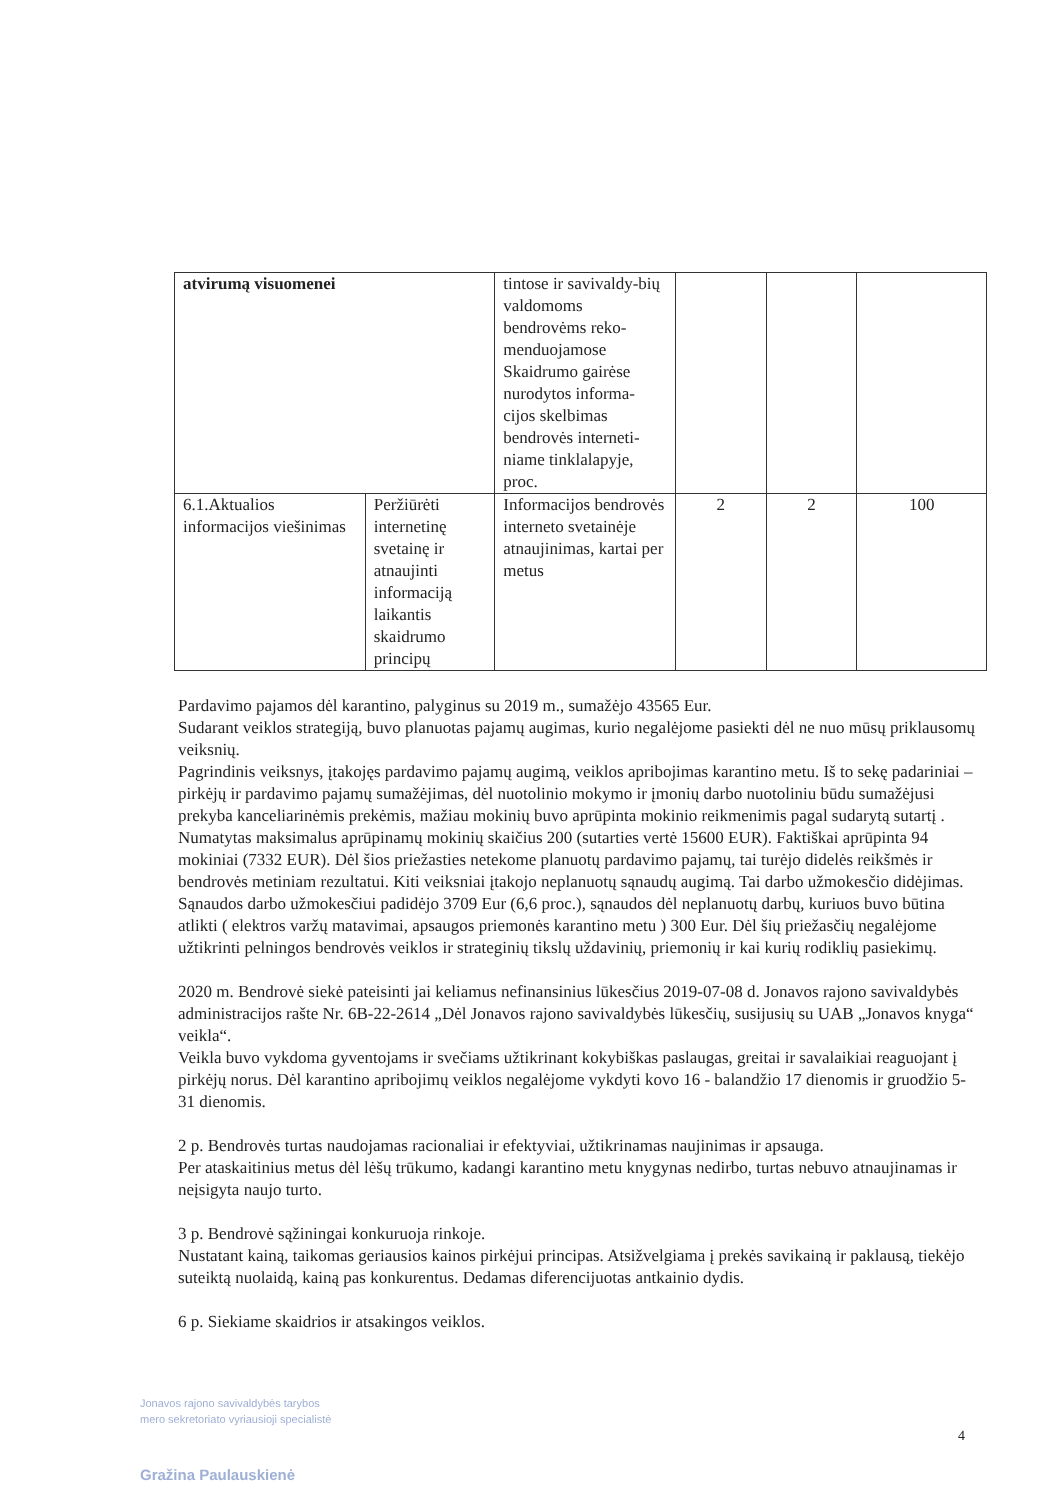| atvirumą visuomenei | | tintose ir savivaldy-bių valdomoms bendrovėms reko-menduojamose Skaidrumo gairėse nurodytos informa-cijos skelbimas bendrovės interneti-niame tinklalapyje, proc. | | | |
| 6.1.Aktualios informacijos viešinimas | Peržiūrėti internetinę svetainę ir atnaujinti informaciją laikantis skaidrumo principų | Informacijos bendrovės interneto svetainėje atnaujinimas, kartai per metus | 2 | 2 | 100 |
Pardavimo pajamos dėl karantino, palyginus su 2019 m., sumažėjo 43565 Eur.
Sudarant veiklos strategiją, buvo planuotas pajamų augimas, kurio negalėjome pasiekti dėl ne nuo mūsų priklausomų veiksnių.
Pagrindinis veiksnys, įtakojęs pardavimo pajamų augimą, veiklos apribojimas karantino metu. Iš to sekę padariniai – pirkėjų ir pardavimo pajamų sumažėjimas, dėl nuotolinio mokymo ir įmonių darbo nuotoliniu būdu sumažėjusi prekyba kanceliarinėmis prekėmis, mažiau mokinių buvo aprūpinta mokinio reikmenimis pagal sudarytą sutartį . Numatytas maksimalus aprūpinamų mokinių skaičius 200 (sutarties vertė 15600 EUR). Faktiškai aprūpinta 94 mokiniai (7332 EUR). Dėl šios priežasties netekome planuotų pardavimo pajamų, tai turėjo didelės reikšmės ir bendrovės metiniam rezultatui. Kiti veiksniai įtakojo neplanuotų sąnaudų augimą. Tai darbo užmokesčio didėjimas. Sąnaudos darbo užmokesčiui padidėjo 3709 Eur (6,6 proc.), sąnaudos dėl neplanuotų darbų, kuriuos buvo būtina atlikti ( elektros varžų matavimai, apsaugos priemonės karantino metu ) 300 Eur. Dėl šių priežasčių negalėjome užtikrinti pelningos bendrovės veiklos ir strateginių tikslų uždavinių, priemonių ir kai kurių rodiklių pasiekimų.
2020 m. Bendrovė siekė pateisinti jai keliamus nefinansinius lūkesčius 2019-07-08 d. Jonavos rajono savivaldybės administracijos rašte Nr. 6B-22-2614 „Dėl Jonavos rajono savivaldybės lūkesčių, susijusių su UAB „Jonavos knyga“ veikla“.
Veikla buvo vykdoma gyventojams ir svečiams užtikrinant kokybiškas paslaugas, greitai ir savalaikiai reaguojant į pirkėjų norus. Dėl karantino apribojimų veiklos negalėjome vykdyti kovo 16 - balandžio 17 dienomis ir gruodžio 5- 31 dienomis.
2 p. Bendrovės turtas naudojamas racionaliai ir efektyviai, užtikrinamas naujinimas ir apsauga.
Per ataskaitinius metus dėl lėšų trūkumo, kadangi karantino metu knygynas nedirbo, turtas nebuvo atnaujinamas ir neįsigyta naujo turto.
3 p. Bendrovė sąžiningai konkuruoja rinkoje.
Nustatant kainą, taikomas geriausios kainos pirkėjui principas. Atsižvelgiama į prekės savikainą ir paklausą, tiekėjo suteiktą nuolaidą, kainą pas konkurentus. Dedamas diferencijuotas antkainio dydis.
6 p. Siekiame skaidrios ir atsakingos veiklos.
Jonavos rajono savivaldybės tarybos
mero sekretoriato vyriausioji specialistė
Gražina Paulauskienė
4